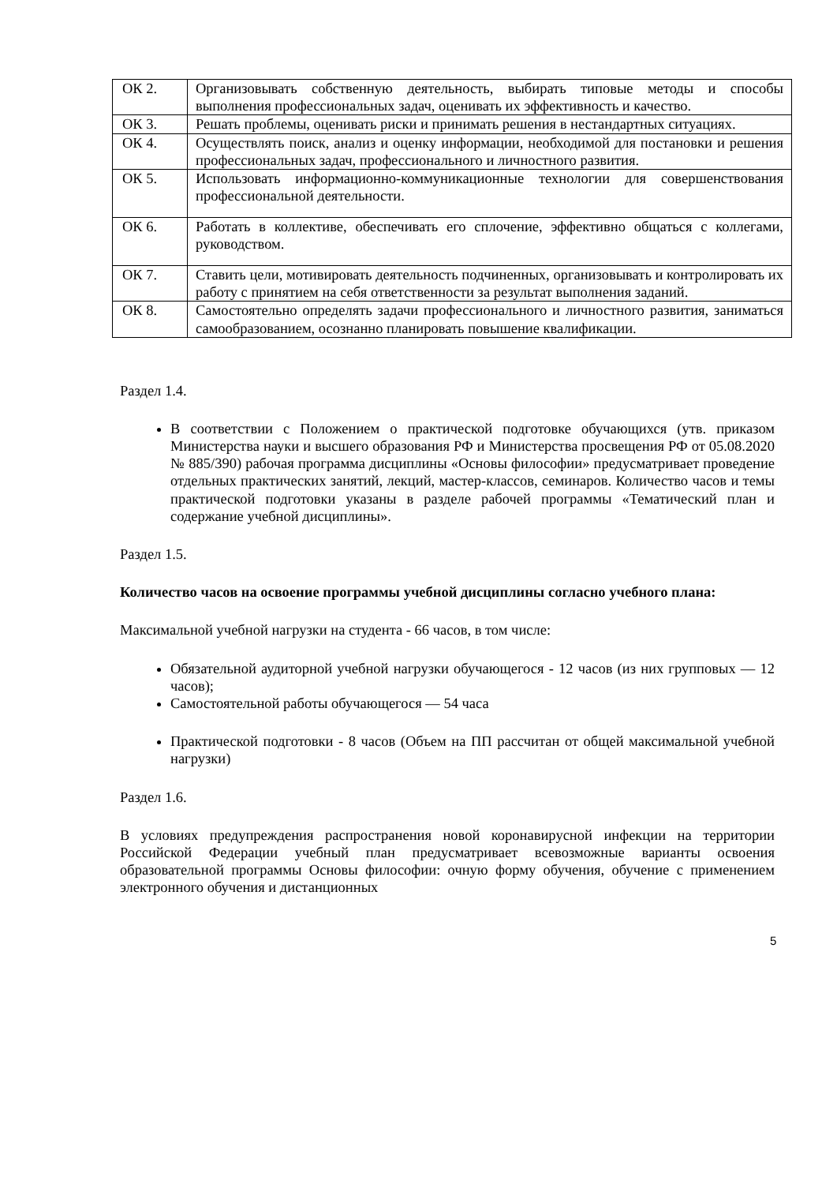| ОК 2. | Организовывать собственную деятельность, выбирать типовые методы и способы выполнения профессиональных задач, оценивать их эффективность и качество. |
| ОК 3. | Решать проблемы, оценивать риски и принимать решения в нестандартных ситуациях. |
| ОК 4. | Осуществлять поиск, анализ и оценку информации, необходимой для постановки и решения профессиональных задач, профессионального и личностного развития. |
| ОК 5. | Использовать информационно-коммуникационные технологии для совершенствования профессиональной деятельности. |
| ОК 6. | Работать в коллективе, обеспечивать его сплочение, эффективно общаться с коллегами, руководством. |
| ОК 7. | Ставить цели, мотивировать деятельность подчиненных, организовывать и контролировать их работу с принятием на себя ответственности за результат выполнения заданий. |
| ОК 8. | Самостоятельно определять задачи профессионального и личностного развития, заниматься самообразованием, осознанно планировать повышение квалификации. |
Раздел 1.4.
В соответствии с Положением о практической подготовке обучающихся (утв. приказом Министерства науки и высшего образования РФ и Министерства просвещения РФ от 05.08.2020 № 885/390) рабочая программа дисциплины «Основы философии» предусматривает проведение отдельных практических занятий, лекций, мастер-классов, семинаров. Количество часов и темы практической подготовки указаны в разделе рабочей программы «Тематический план и содержание учебной дисциплины».
Раздел 1.5.
Количество часов на освоение программы учебной дисциплины согласно учебного плана:
Максимальной учебной нагрузки на студента - 66 часов, в том числе:
Обязательной аудиторной учебной нагрузки обучающегося - 12 часов (из них групповых — 12 часов);
Самостоятельной работы обучающегося — 54 часа
Практической подготовки - 8 часов (Объем на ПП рассчитан от общей максимальной учебной нагрузки)
Раздел 1.6.
В условиях предупреждения распространения новой коронавирусной инфекции на территории Российской Федерации учебный план предусматривает всевозможные варианты освоения образовательной программы Основы философии: очную форму обучения, обучение с применением электронного обучения и дистанционных
5